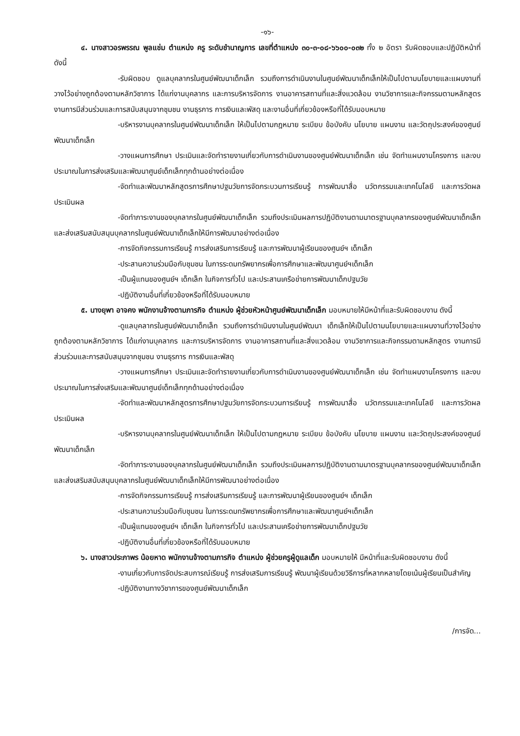-๑๖-
๔. นางสาวอรพรรณ พูลแช่ม ตำแหน่ง ครู ระดับชำนาญการ เลขที่ตำแหน่ง ๓๐-๓-๐๘-๖๖๐๐-๐๓๒ ทั้ง ๒ อัตรา รับผิดชอบและปฏิบัติหน้าที่ ดังนี้
-รับผิดชอบ ดูแลบุคลากรในศูนย์พัฒนาเด็กเล็ก รวมถึงการดำเนินงานในศูนย์พัฒนาเด็กเล็กให้เป็นไปตามนโยบายและแผนงานที่วางไว้อย่างถูกต้องตามหลักวิชาการ ได้แก่งานบุคลากร และการบริหารจัดการ งานอาคารสถานที่และสิ่งแวดล้อม งานวิชาการและกิจกรรมตามหลักสูตร งานการมีส่วนร่วมและการสนับสนุนจากชุมชน งานธุรการ การเงินและพัสดุ และงานอื่นที่เกี่ยวข้องหรือที่ได้รับมอบหมาย
-บริหารงานบุคลากรในศูนย์พัฒนาเด็กเล็ก ให้เป็นไปตามกฎหมาย ระเบียบ ข้อบังคับ นโยบาย แผนงาน และวัตถุประสงค์ของศูนย์พัฒนาเด็กเล็ก
-วางแผนการศึกษา ประเมินและจัดทำรายงานเกี่ยวกับการดำเนินงานของศูนย์พัฒนาเด็กเล็ก เช่น จัดทำแผนงานโครงการ และงบประมาณในการส่งเสริมและพัฒนาศูนย์เด็กเล็กทุกด้านอย่างต่อเนื่อง
-จัดทำและพัฒนาหลักสูตรการศึกษาปฐมวัยการจัดกระบวนการเรียนรู้ การพัฒนาสื่อ นวัตกรรมและเทคโนโลยี และการวัดผลประเมินผล
-จัดทำภาระงานของบุคลากรในศูนย์พัฒนาเด็กเล็ก รวมถึงประเมินผลการปฏิบัติงานตามมาตรฐานบุคลากรของศูนย์พัฒนาเด็กเล็กและส่งเสริมสนับสนุนบุคลากรในศูนย์พัฒนาเด็กเล็กให้มีการพัฒนาอย่างต่อเนื่อง
-การจัดกิจกรรมการเรียนรู้ การส่งเสริมการเรียนรู้ และการพัฒนาผู้เรียนของศูนย์ฯ เด็กเล็ก
-ประสานความร่วมมือกับชุมชน ในการระดมทรัพยากรเพื่อการศึกษาและพัฒนาศูนย์ฯเด็กเล็ก
-เป็นผู้แทนของศูนย์ฯ เด็กเล็ก ในกิจการทั่วไป และประสานเครือข่ายการพัฒนาเด็กปฐมวัย
-ปฏิบัติงานอื่นที่เกี่ยวข้องหรือที่ได้รับมอบหมาย
๕. นางยุพา อาจคง พนักงานจ้างตามภารกิจ ตำแหน่ง ผู้ช่วยหัวหน้าศูนย์พัฒนาเด็กเล็ก มอบหมายให้มีหน้าที่และรับผิดชอบงาน ดังนี้
-ดูแลบุคลากรในศูนย์พัฒนาเด็กเล็ก รวมถึงการดำเนินงานในศูนย์พัฒนา เด็กเล็กให้เป็นไปตามนโยบายและแผนงานที่วางไว้อย่างถูกต้องตามหลักวิชาการ ได้แก่งานบุคลากร และการบริหารจัดการ งานอาคารสถานที่และสิ่งแวดล้อม งานวิชาการและกิจกรรมตามหลักสูตร งานการมีส่วนร่วมและการสนับสนุนจากชุมชน งานธุรการ การเงินและพัสดุ
-วางแผนการศึกษา ประเมินและจัดทำรายงานเกี่ยวกับการดำเนินงานของศูนย์พัฒนาเด็กเล็ก เช่น จัดทำแผนงานโครงการ และงบประมาณในการส่งเสริมและพัฒนาศูนย์เด็กเล็กทุกด้านอย่างต่อเนื่อง
-จัดทำและพัฒนาหลักสูตรการศึกษาปฐมวัยการจัดกระบวนการเรียนรู้ การพัฒนาสื่อ นวัตกรรมและเทคโนโลยี และการวัดผลประเมินผล
-บริหารงานบุคลากรในศูนย์พัฒนาเด็กเล็ก ให้เป็นไปตามกฎหมาย ระเบียบ ข้อบังคับ นโยบาย แผนงาน และวัตถุประสงค์ของศูนย์พัฒนาเด็กเล็ก
-จัดทำภาระงานของบุคลากรในศูนย์พัฒนาเด็กเล็ก รวมถึงประเมินผลการปฏิบัติงานตามมาตรฐานบุคลากรของศูนย์พัฒนาเด็กเล็กและส่งเสริมสนับสนุนบุคลากรในศูนย์พัฒนาเด็กเล็กให้มีการพัฒนาอย่างต่อเนื่อง
-การจัดกิจกรรมการเรียนรู้ การส่งเสริมการเรียนรู้ และการพัฒนาผู้เรียนของศูนย์ฯ เด็กเล็ก
-ประสานความร่วมมือกับชุมชน ในการระดมทรัพยากรเพื่อการศึกษาและพัฒนาศูนย์ฯเด็กเล็ก
-เป็นผู้แทนของศูนย์ฯ เด็กเล็ก ในกิจการทั่วไป และประสานเครือข่ายการพัฒนาเด็กปฐมวัย
-ปฏิบัติงานอื่นที่เกี่ยวข้องหรือที่ได้รับมอบหมาย
๖. นางสาวประภาพร น้อยหาด พนักงานจ้างตามภารกิจ ตำแหน่ง ผู้ช่วยครูผู้ดูแลเด็ก มอบหมายให้ มีหน้าที่และรับผิดชอบงาน ดังนี้
-งานเกี่ยวกับการจัดประสบการณ์เรียนรู้ การส่งเสริมการเรียนรู้ พัฒนาผู้เรียนด้วยวิธีการที่หลากหลายโดยเน้นผู้เรียนเป็นสำคัญ
-ปฏิบัติงานทางวิชาการของศูนย์พัฒนาเด็กเล็ก
/การจัด...